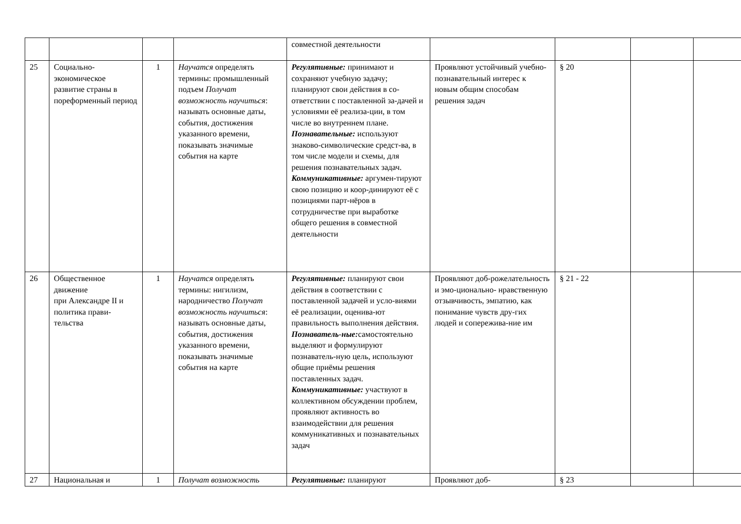| | | | | совместной деятельности | | | | |
| 25 | Социально-экономическое развитие страны в пореформенный период | 1 | Научатся определять термины: промышленный подъем Получат возможность научиться : называть основные даты, события, достижения указанного времени, показывать значимые события на карте | Регулятивные: принимают и сохраняют учебную задачу; планируют свои действия в со-ответствии с поставленной за-дачей и условиями её реализа-ции, в том числе во внутреннем плане. Познавательные: используют знаково-символические средст-ва, в том числе модели и схемы, для решения познавательных задач. Коммуникативные: аргумен-тируют свою позицию и коор-динируют её с позициями парт-нёров в сотрудничестве при выработке общего решения в совместной деятельности | Проявляют устойчивый учебно- познавательный интерес к новым общим способам решения задач | § 20 | | |
| 26 | Общественное движение при Александре II и политика прави-тельства | 1 | Научатся определять термины: нигилизм, народничество Получат возможность научиться : называть основные даты, события, достижения указанного времени, показывать значимые события на карте | Регулятивные: планируют свои действия в соответствии с поставленной задачей и усло-виями её реализации, оценива-ют правильность выполнения действия. Познаватель-ные: самостоятельно выделяют и формулируют познаватель-ную цель, используют общие приёмы решения поставленных задач. Коммуникативные: участвуют в коллективном обсуждении проблем, проявляют активность во взаимодействии для решения коммуникативных и познавательных задач | Проявляют доб-рожелательность и эмо-ционально- нравственную отзывчивость, эмпатию, как понимание чувств дру-гих людей и сопережива-ние им | § 21 - 22 | | |
| 27 | Национальная и | 1 | Получат возможность | Регулятивные: планируют | Проявляют доб- | § 23 | | |